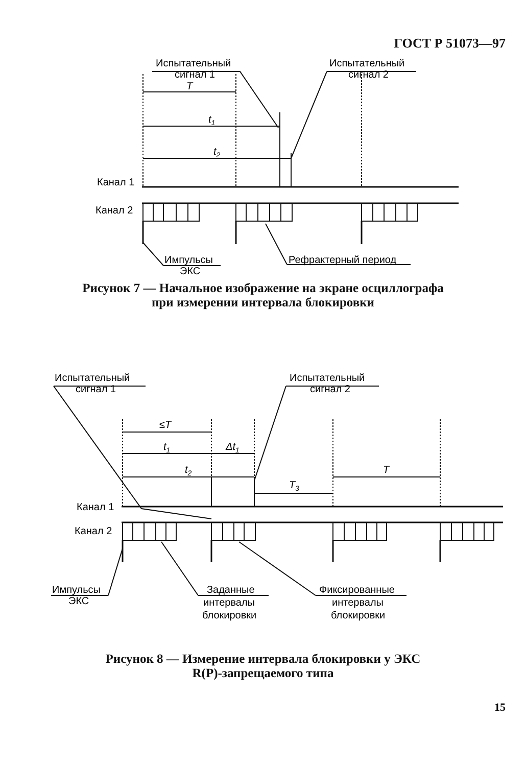ГОСТ Р 51073—97
Испытательный
сигнал 1
Испытательный
сигнал 2
T
t1
t2
Канал 1
Канал 2
Импульсы
ЭКС
Рефрактерный период
Рисунок 7 — Начальное изображение на экране осциллографа
при измерении интервала блокировки
Испытательный
сигнал 1
Испытательный
сигнал 2
≤T
t1
Δt1
t2
T3
T
Канал 1
Канал 2
Импульсы
ЭКС
Заданные
интервалы
блокировки
Фиксированные
интервалы
блокировки
Рисунок 8 — Измерение интервала блокировки у ЭКС
R(P)-запрещаемого типа
15